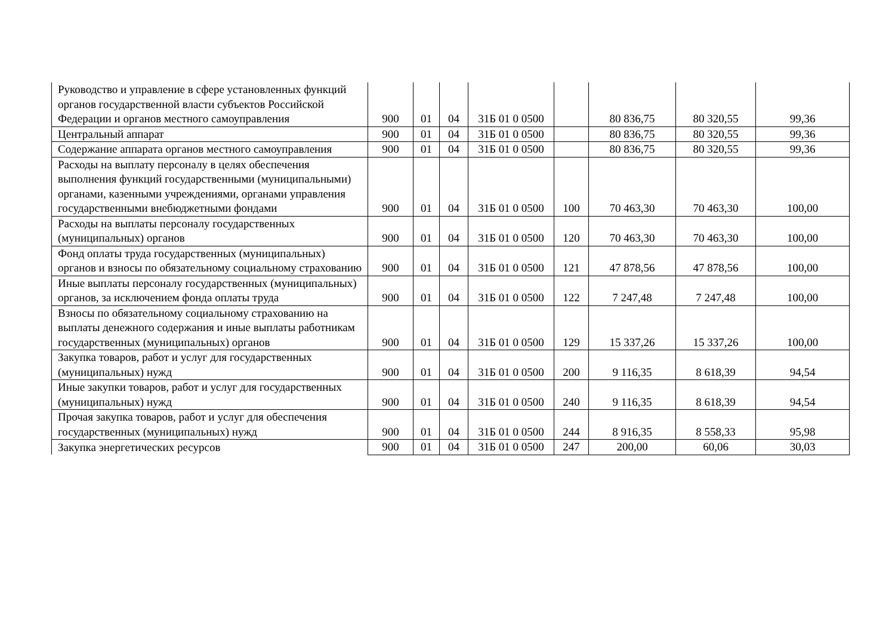| Руководство и управление в сфере установленных функций органов государственной власти субъектов Российской Федерации и органов местного самоуправления | 900 | 01 | 04 | 31Б 01 0 0500 | | 80 836,75 | 80 320,55 | 99,36 |
| Центральный аппарат | 900 | 01 | 04 | 31Б 01 0 0500 | | 80 836,75 | 80 320,55 | 99,36 |
| Содержание аппарата органов местного самоуправления | 900 | 01 | 04 | 31Б 01 0 0500 | | 80 836,75 | 80 320,55 | 99,36 |
| Расходы на выплату персоналу в целях обеспечения выполнения функций государственными (муниципальными) органами, казенными учреждениями, органами управления государственными внебюджетными фондами | 900 | 01 | 04 | 31Б 01 0 0500 | 100 | 70 463,30 | 70 463,30 | 100,00 |
| Расходы на выплаты персоналу государственных (муниципальных) органов | 900 | 01 | 04 | 31Б 01 0 0500 | 120 | 70 463,30 | 70 463,30 | 100,00 |
| Фонд оплаты труда государственных (муниципальных) органов и взносы по обязательному социальному страхованию | 900 | 01 | 04 | 31Б 01 0 0500 | 121 | 47 878,56 | 47 878,56 | 100,00 |
| Иные выплаты персоналу государственных (муниципальных) органов, за исключением фонда оплаты труда | 900 | 01 | 04 | 31Б 01 0 0500 | 122 | 7 247,48 | 7 247,48 | 100,00 |
| Взносы по обязательному социальному страхованию на выплаты денежного содержания и иные выплаты работникам государственных (муниципальных) органов | 900 | 01 | 04 | 31Б 01 0 0500 | 129 | 15 337,26 | 15 337,26 | 100,00 |
| Закупка товаров, работ и услуг для государственных (муниципальных) нужд | 900 | 01 | 04 | 31Б 01 0 0500 | 200 | 9 116,35 | 8 618,39 | 94,54 |
| Иные закупки товаров, работ и услуг для государственных (муниципальных) нужд | 900 | 01 | 04 | 31Б 01 0 0500 | 240 | 9 116,35 | 8 618,39 | 94,54 |
| Прочая закупка товаров, работ и услуг для обеспечения государственных (муниципальных) нужд | 900 | 01 | 04 | 31Б 01 0 0500 | 244 | 8 916,35 | 8 558,33 | 95,98 |
| Закупка энергетических ресурсов | 900 | 01 | 04 | 31Б 01 0 0500 | 247 | 200,00 | 60,06 | 30,03 |